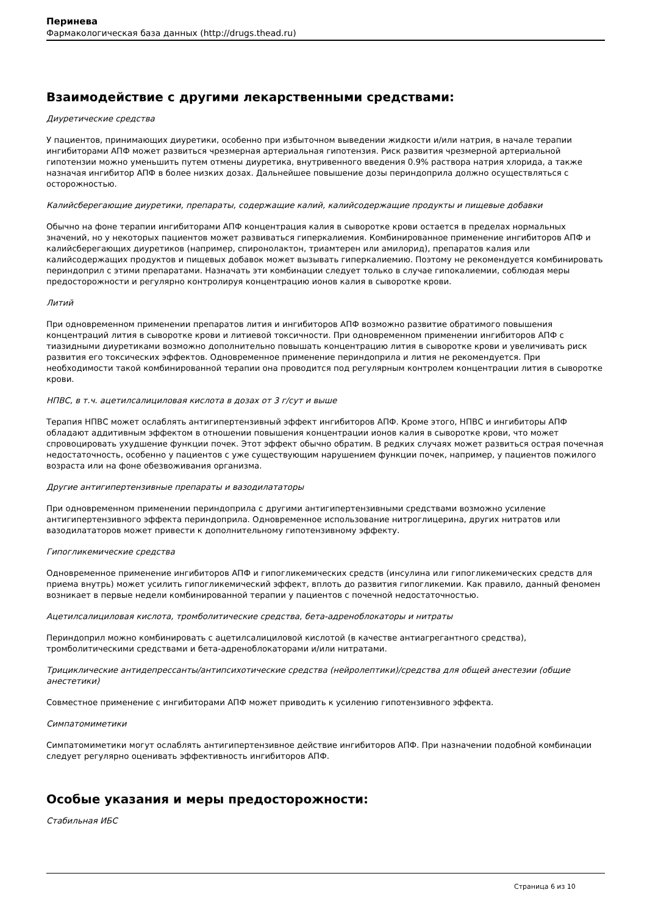Перинева
Фармакологическая база данных (http://drugs.thead.ru)
Взаимодействие с другими лекарственными средствами:
Диуретические средства
У пациентов, принимающих диуретики, особенно при избыточном выведении жидкости и/или натрия, в начале терапии ингибиторами АПФ может развиться чрезмерная артериальная гипотензия. Риск развития чрезмерной артериальной гипотензии можно уменьшить путем отмены диуретика, внутривенного введения 0.9% раствора натрия хлорида, а также назначая ингибитор АПФ в более низких дозах. Дальнейшее повышение дозы периндоприла должно осуществляться с осторожностью.
Калийсберегающие диуретики, препараты, содержащие калий, калийсодержащие продукты и пищевые добавки
Обычно на фоне терапии ингибиторами АПФ концентрация калия в сыворотке крови остается в пределах нормальных значений, но у некоторых пациентов может развиваться гиперкалиемия. Комбинированное применение ингибиторов АПФ и калийсберегающих диуретиков (например, спиронолактон, триамтерен или амилорид), препаратов калия или калийсодержащих продуктов и пищевых добавок может вызывать гиперкалиемию. Поэтому не рекомендуется комбинировать периндоприл с этими препаратами. Назначать эти комбинации следует только в случае гипокалиемии, соблюдая меры предосторожности и регулярно контролируя концентрацию ионов калия в сыворотке крови.
Литий
При одновременном применении препаратов лития и ингибиторов АПФ возможно развитие обратимого повышения концентраций лития в сыворотке крови и литиевой токсичности. При одновременном применении ингибиторов АПФ с тиазидными диуретиками возможно дополнительно повышать концентрацию лития в сыворотке крови и увеличивать риск развития его токсических эффектов. Одновременное применение периндоприла и лития не рекомендуется. При необходимости такой комбинированной терапии она проводится под регулярным контролем концентрации лития в сыворотке крови.
НПВС, в т.ч. ацетилсалициловая кислота в дозах от 3 г/сут и выше
Терапия НПВС может ослаблять антигипертензивный эффект ингибиторов АПФ. Кроме этого, НПВС и ингибиторы АПФ обладают аддитивным эффектом в отношении повышения концентрации ионов калия в сыворотке крови, что может спровоцировать ухудшение функции почек. Этот эффект обычно обратим. В редких случаях может развиться острая почечная недостаточность, особенно у пациентов с уже существующим нарушением функции почек, например, у пациентов пожилого возраста или на фоне обезвоживания организма.
Другие антигипертензивные препараты и вазодилататоры
При одновременном применении периндоприла с другими антигипертензивными средствами возможно усиление антигипертензивного эффекта периндоприла. Одновременное использование нитроглицерина, других нитратов или вазодилататоров может привести к дополнительному гипотензивному эффекту.
Гипогликемические средства
Одновременное применение ингибиторов АПФ и гипогликемических средств (инсулина или гипогликемических средств для приема внутрь) может усилить гипогликемический эффект, вплоть до развития гипогликемии. Как правило, данный феномен возникает в первые недели комбинированной терапии у пациентов с почечной недостаточностью.
Ацетилсалициловая кислота, тромболитические средства, бета-адреноблокаторы и нитраты
Периндоприл можно комбинировать с ацетилсалициловой кислотой (в качестве антиагрегантного средства), тромболитическими средствами и бета-адреноблокаторами и/или нитратами.
Трициклические антидепрессанты/антипсихотические средства (нейролептики)/средства для общей анестезии (общие анестетики)
Совместное применение с ингибиторами АПФ может приводить к усилению гипотензивного эффекта.
Симпатомиметики
Симпатомиметики могут ослаблять антигипертензивное действие ингибиторов АПФ. При назначении подобной комбинации следует регулярно оценивать эффективность ингибиторов АПФ.
Особые указания и меры предосторожности:
Стабильная ИБС
Страница 6 из 10